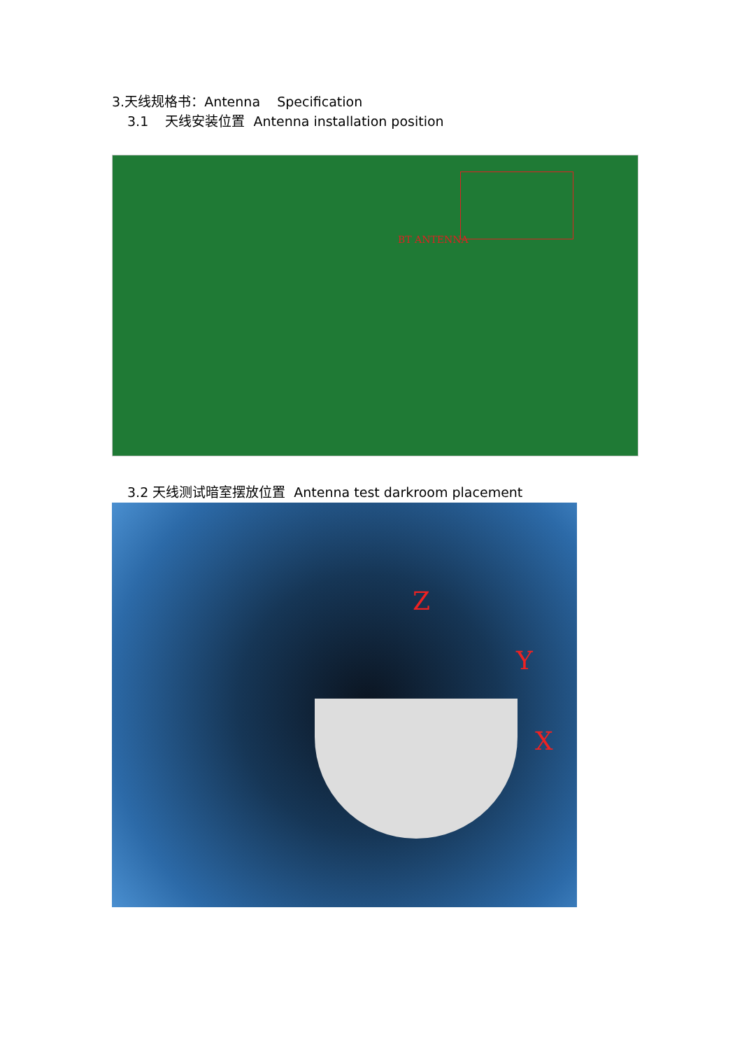3.天线规格书：Antenna Specification
3.1 天线安装位置 Antenna installation position
BT ANTENNA
3.2 天线测试暗室摆放位置 Antenna test darkroom placement
Z
Y
X